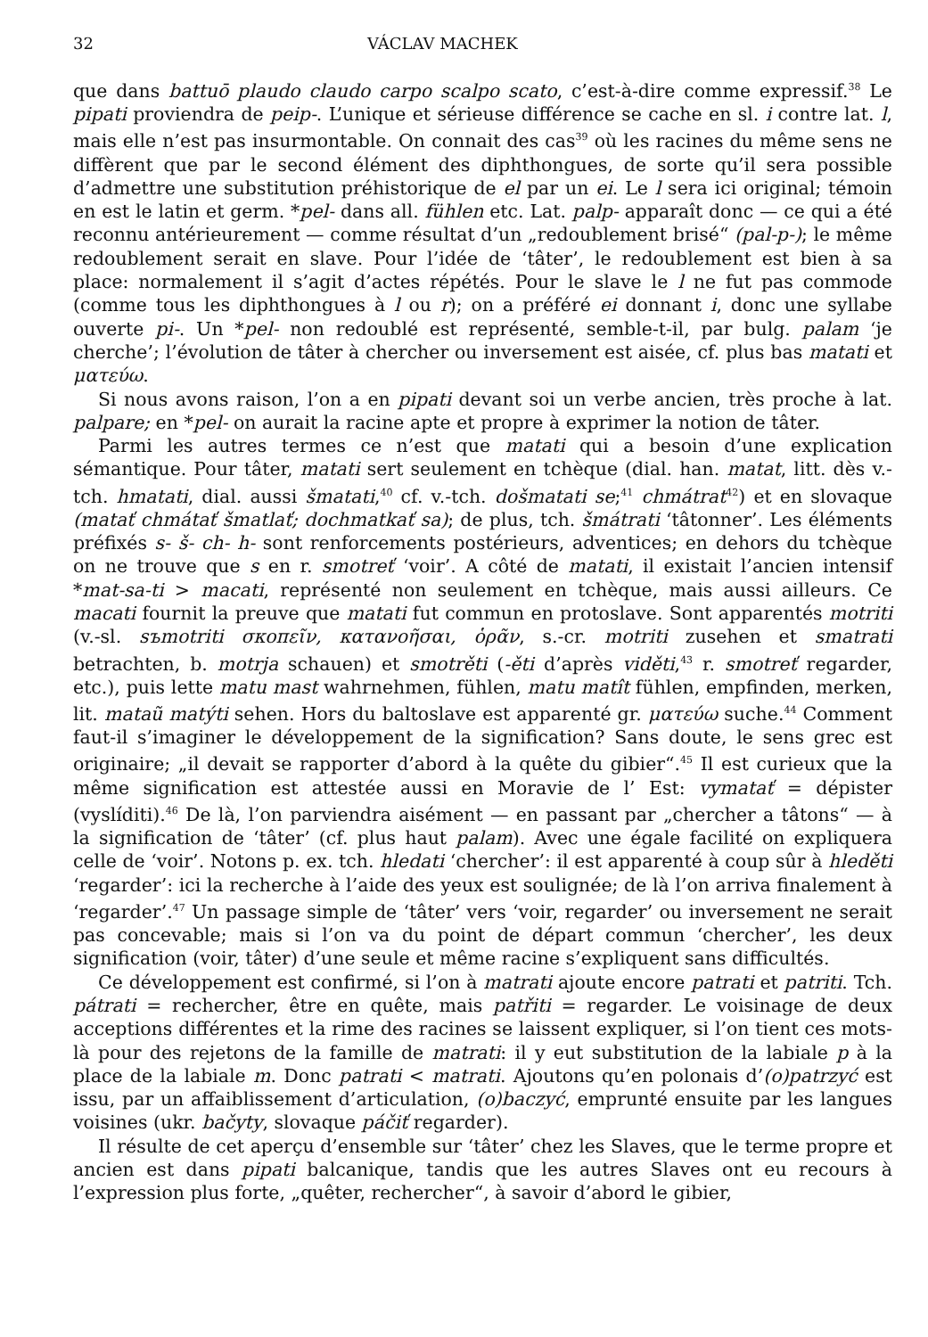32 VÁCLAV MACHEK
que dans battuō plaudo claudo carpo scalpo scato, c’est-à-dire comme expressif.<sup>38</sup> Le pipati proviendra de peip-. L’unique et sérieuse différence se cache en sl. i contre lat. l, mais elle n’est pas insurmontable. On connait des cas<sup>39</sup> où les racines du même sens ne diffèrent que par le second élément des diphthongues, de sorte qu’il sera possible d’admettre une substitution préhistorique de el par un ei. Le l sera ici original; témoin en est le latin et germ. *pel- dans all. fühlen etc. Lat. palp- apparaît donc — ce qui a été reconnu antérieurement — comme résultat d’un „redoublement brisé“ (pal-p-); le même redoublement serait en slave. Pour l’idée de ‘tâter’, le redoublement est bien à sa place: normalement il s’agit d’actes répétés. Pour le slave le l ne fut pas commode (comme tous les diphthongues à l ou r); on a préféré ei donnant i, donc une syllabe ouverte pi-. Un *pel- non redoublé est représenté, semble-t-il, par bulg. palam ‘je cherche’; l’évolution de tâter à chercher ou inversement est aisée, cf. plus bas matati et ματεύω.
Si nous avons raison, l’on a en pipati devant soi un verbe ancien, très proche à lat. palpare; en *pel- on aurait la racine apte et propre à exprimer la notion de tâter.
Parmi les autres termes ce n’est que matati qui a besoin d’une explication sémantique. Pour tâter, matati sert seulement en tchèque (dial. han. matat, litt. dès v.-tch. hmatati, dial. aussi šmatati,<sup>40</sup> cf. v.-tch. došmatati se;<sup>41</sup> chmátrat<sup>42</sup>) et en slovaque (matať chmátať šmatlať; dochmatkať sa); de plus, tch. šmátrati ‘tâtonner’. Les éléments préfixés s- š- ch- h- sont renforcements postérieurs, adventices; en dehors du tchèque on ne trouve que s en r. smotreť ‘voir’. A côté de matati, il existait l’ancien intensif *mat-sa-ti > macati, représenté non seulement en tchèque, mais aussi ailleurs. Ce macati fournit la preuve que matati fut commun en protoslave. Sont apparentés motriti (v.-sl. sъmotriti σκοπεῖν, κατανοῆσαι, ὁρᾶν, s.-cr. motriti zusehen et smatrati betrachten, b. motrja schauen) et smotrěti (-ěti d’après viděti,<sup>43</sup> r. smotreť regarder, etc.), puis lette matu mast wahrnehmen, fühlen, matu matît fühlen, empfinden, merken, lit. mataũ matýti sehen. Hors du baltoslave est apparenté gr. ματεύω suche.<sup>44</sup> Comment faut-il s’imaginer le développement de la signification? Sans doute, le sens grec est originaire; „il devait se rapporter d’abord à la quête du gibier“.<sup>45</sup> Il est curieux que la même signification est attestée aussi en Moravie de l’ Est: vymatať = dépister (vyslíditi).<sup>46</sup> De là, l’on parviendra aisément — en passant par „chercher a tâtons“ — à la signification de ‘tâter’ (cf. plus haut palam). Avec une égale facilité on expliquera celle de ‘voir’. Notons p. ex. tch. hledati ‘chercher’: il est apparenté à coup sûr à hleděti ‘regarder’: ici la recherche à l’aide des yeux est soulignée; de là l’on arriva finalement à ‘regarder’.<sup>47</sup> Un passage simple de ‘tâter’ vers ‘voir, regarder’ ou inversement ne serait pas concevable; mais si l’on va du point de départ commun ‘chercher’, les deux signification (voir, tâter) d’une seule et même racine s’expliquent sans difficultés.
Ce développement est confirmé, si l’on à matrati ajoute encore patrati et patriti. Tch. pátrati = rechercher, être en quête, mais patřiti = regarder. Le voisinage de deux acceptions différentes et la rime des racines se laissent expliquer, si l’on tient ces mots-là pour des rejetons de la famille de matrati: il y eut substitution de la labiale p à la place de la labiale m. Donc patrati < matrati. Ajoutons qu’en polonais d’(o)patrzyć est issu, par un affaiblissement d’articulation, (o)baczyć, emprunté ensuite par les langues voisines (ukr. bačyty, slovaque páčiť regarder).
Il résulte de cet aperçu d’ensemble sur ‘tâter’ chez les Slaves, que le terme propre et ancien est dans pipati balcanique, tandis que les autres Slaves ont eu recours à l’expression plus forte, „quêter, rechercher“, à savoir d’abord le gibier,